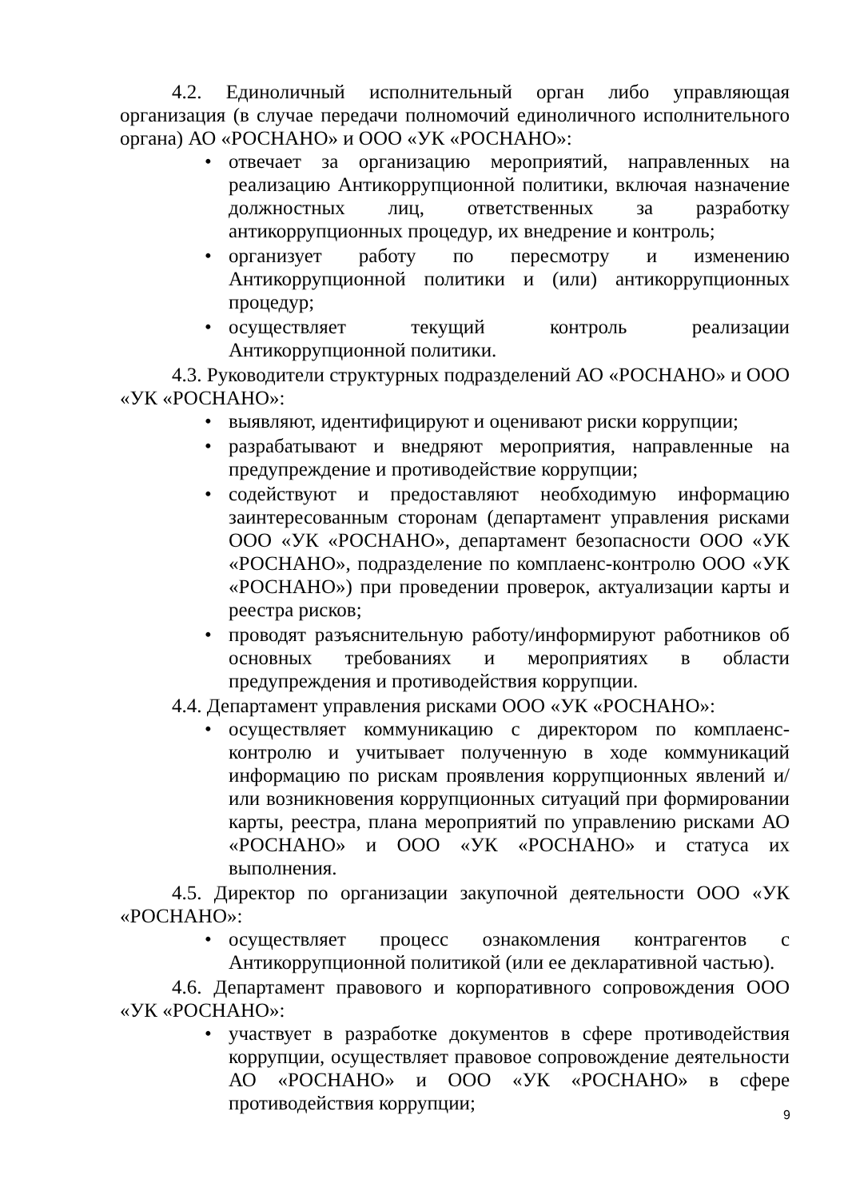4.2. Единоличный исполнительный орган либо управляющая организация (в случае передачи полномочий единоличного исполнительного органа) АО «РОСНАНО» и ООО «УК «РОСНАНО»:
• отвечает за организацию мероприятий, направленных на реализацию Антикоррупционной политики, включая назначение должностных лиц, ответственных за разработку антикоррупционных процедур, их внедрение и контроль;
• организует работу по пересмотру и изменению Антикоррупционной политики и (или) антикоррупционных процедур;
• осуществляет текущий контроль реализации Антикоррупционной политики.
4.3. Руководители структурных подразделений АО «РОСНАНО» и ООО «УК «РОСНАНО»:
• выявляют, идентифицируют и оценивают риски коррупции;
• разрабатывают и внедряют мероприятия, направленные на предупреждение и противодействие коррупции;
• содействуют и предоставляют необходимую информацию заинтересованным сторонам (департамент управления рисками ООО «УК «РОСНАНО», департамент безопасности ООО «УК «РОСНАНО», подразделение по комплаенс-контролю ООО «УК «РОСНАНО») при проведении проверок, актуализации карты и реестра рисков;
• проводят разъяснительную работу/информируют работников об основных требованиях и мероприятиях в области предупреждения и противодействия коррупции.
4.4. Департамент управления рисками ООО «УК «РОСНАНО»:
• осуществляет коммуникацию с директором по комплаенс-контролю и учитывает полученную в ходе коммуникаций информацию по рискам проявления коррупционных явлений и/или возникновения коррупционных ситуаций при формировании карты, реестра, плана мероприятий по управлению рисками АО «РОСНАНО» и ООО «УК «РОСНАНО» и статуса их выполнения.
4.5. Директор по организации закупочной деятельности ООО «УК «РОСНАНО»:
• осуществляет процесс ознакомления контрагентов с Антикоррупционной политикой (или ее декларативной частью).
4.6. Департамент правового и корпоративного сопровождения ООО «УК «РОСНАНО»:
• участвует в разработке документов в сфере противодействия коррупции, осуществляет правовое сопровождение деятельности АО «РОСНАНО» и ООО «УК «РОСНАНО» в сфере противодействия коррупции;
9